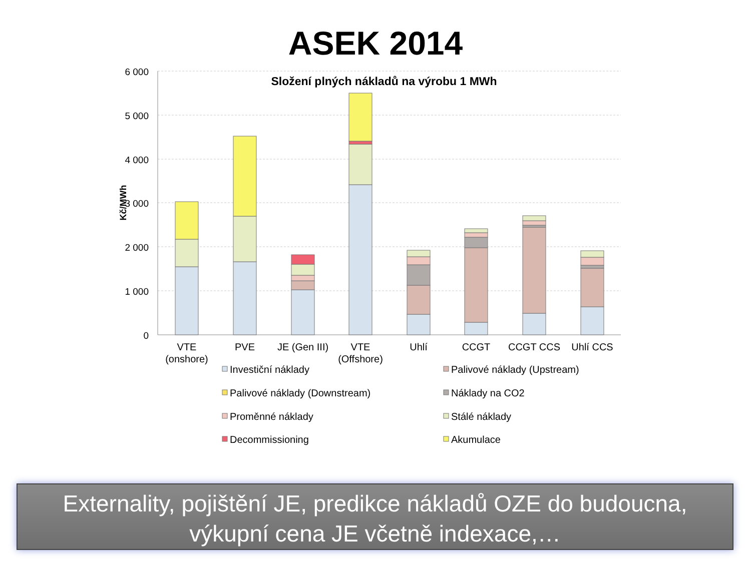ASEK 2014
6 000
5 000
4 000
3 000
2 000
1 000
0
Kč/MWh
Složení plných nákladů na výrobu 1 MWh
VTE
(onshore)
PVE
JE (Gen III)
VTE
(Offshore)
Uhlí
CCGT
CCGT CCS
Uhlí CCS
Investiční náklady
Palivové náklady (Upstream)
Palivové náklady (Downstream)
Náklady na CO2
Proměnné náklady
Stálé náklady
Decommissioning
Akumulace
Externality, pojištění JE, predikce nákladů OZE do budoucna,
výkupní cena JE včetně indexace,…